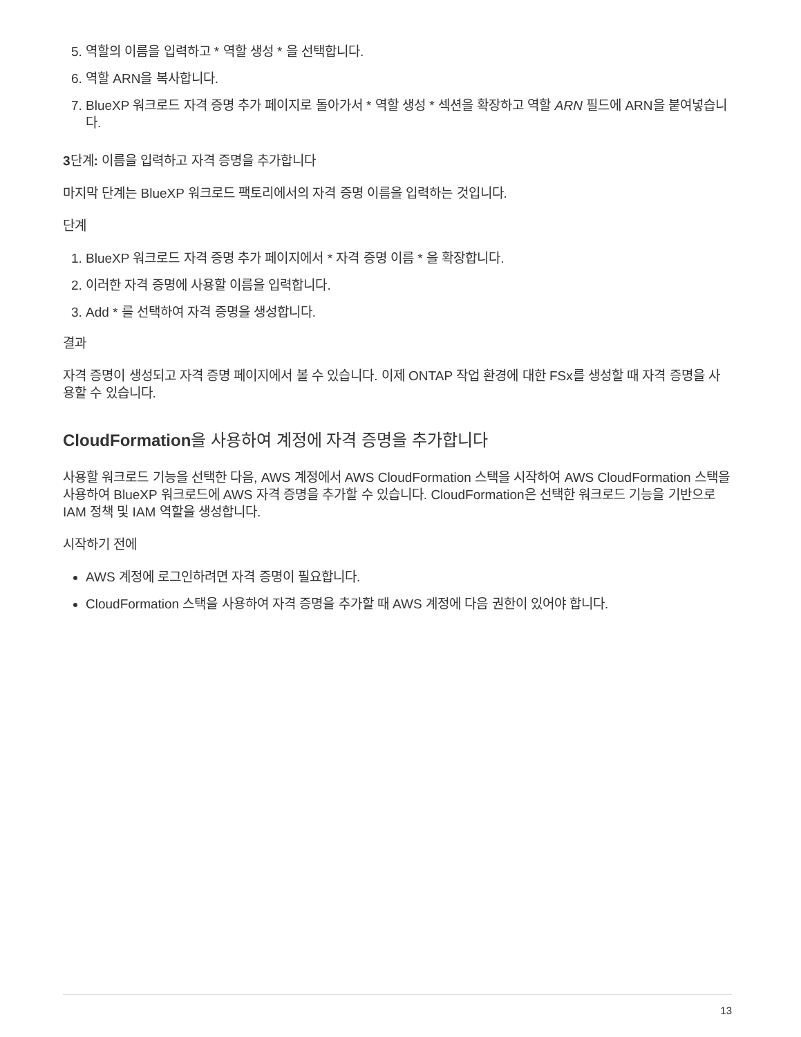5. 역할의 이름을 입력하고 * 역할 생성 * 을 선택합니다.
6. 역할 ARN을 복사합니다.
7. BlueXP 워크로드 자격 증명 추가 페이지로 돌아가서 * 역할 생성 * 섹션을 확장하고 역할 ARN 필드에 ARN을 붙여넣습니다.
3단계: 이름을 입력하고 자격 증명을 추가합니다
마지막 단계는 BlueXP 워크로드 팩토리에서의 자격 증명 이름을 입력하는 것입니다.
단계
1. BlueXP 워크로드 자격 증명 추가 페이지에서 * 자격 증명 이름 * 을 확장합니다.
2. 이러한 자격 증명에 사용할 이름을 입력합니다.
3. Add * 를 선택하여 자격 증명을 생성합니다.
결과
자격 증명이 생성되고 자격 증명 페이지에서 볼 수 있습니다. 이제 ONTAP 작업 환경에 대한 FSx를 생성할 때 자격 증명을 사용할 수 있습니다.
CloudFormation을 사용하여 계정에 자격 증명을 추가합니다
사용할 워크로드 기능을 선택한 다음, AWS 계정에서 AWS CloudFormation 스택을 시작하여 AWS CloudFormation 스택을 사용하여 BlueXP 워크로드에 AWS 자격 증명을 추가할 수 있습니다. CloudFormation은 선택한 워크로드 기능을 기반으로 IAM 정책 및 IAM 역할을 생성합니다.
시작하기 전에
AWS 계정에 로그인하려면 자격 증명이 필요합니다.
CloudFormation 스택을 사용하여 자격 증명을 추가할 때 AWS 계정에 다음 권한이 있어야 합니다.
13